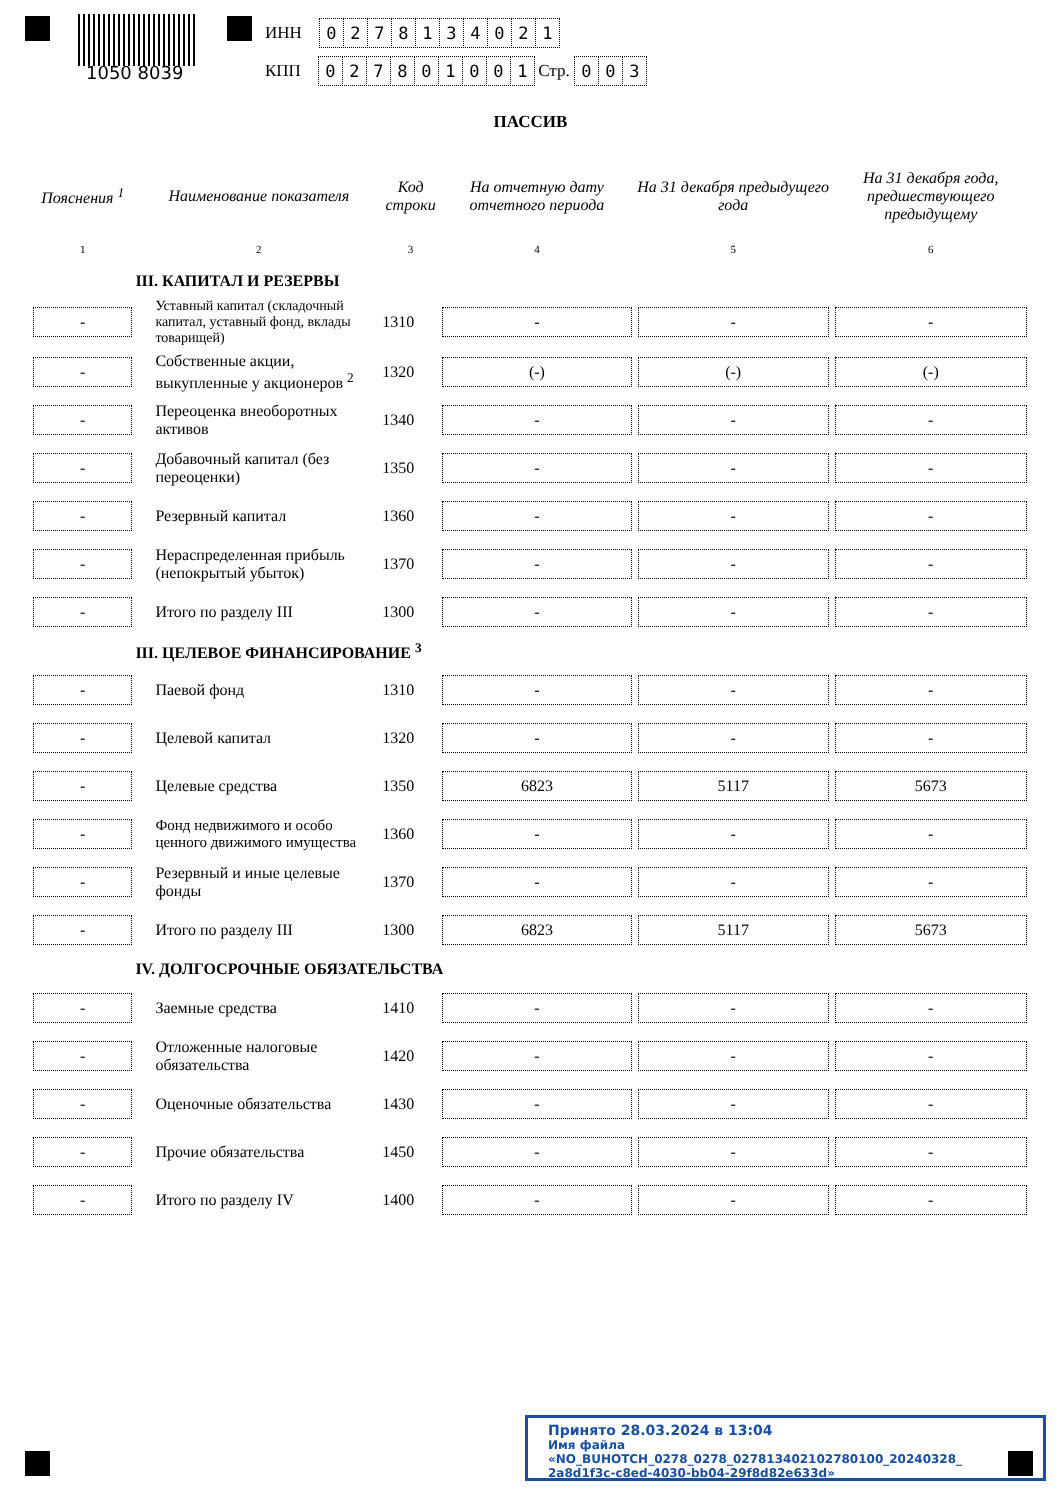1050 8039
ИНН 0278134021
КПП 027801001 Стр. 003
ПАССИВ
| Пояснения <sup>1</sup> | Наименование показателя | Код строки | На отчетную дату отчетного периода | На 31 декабря предыдущего года | На 31 декабря года, предшествующего предыдущему |
| --- | --- | --- | --- | --- | --- |
| 1 | 2 | 3 | 4 | 5 | 6 |
| | III. КАПИТАЛ И РЕЗЕРВЫ | | | | |
| - | Уставный капитал (складочный капитал, уставный фонд, вклады товарищей) | 1310 | - | - | - |
| - | Собственные акции, выкупленные у акционеров <sup>2</sup> | 1320 | (-) | (-) | (-) |
| - | Переоценка внеоборотных активов | 1340 | - | - | - |
| - | Добавочный капитал (без переоценки) | 1350 | - | - | - |
| - | Резервный капитал | 1360 | - | - | - |
| - | Нераспределенная прибыль (непокрытый убыток) | 1370 | - | - | - |
| - | Итого по разделу III | 1300 | - | - | - |
| | III. ЦЕЛЕВОЕ ФИНАНСИРОВАНИЕ <sup>3</sup> | | | | |
| - | Паевой фонд | 1310 | - | - | - |
| - | Целевой капитал | 1320 | - | - | - |
| - | Целевые средства | 1350 | 6823 | 5117 | 5673 |
| - | Фонд недвижимого и особо ценного движимого имущества | 1360 | - | - | - |
| - | Резервный и иные целевые фонды | 1370 | - | - | - |
| - | Итого по разделу III | 1300 | 6823 | 5117 | 5673 |
| | IV. ДОЛГОСРОЧНЫЕ ОБЯЗАТЕЛЬСТВА | | | | |
| - | Заемные средства | 1410 | - | - | - |
| - | Отложенные налоговые обязательства | 1420 | - | - | - |
| - | Оценочные обязательства | 1430 | - | - | - |
| - | Прочие обязательства | 1450 | - | - | - |
| - | Итого по разделу IV | 1400 | - | - | - |
Принято 28.03.2024 в 13:04
Имя файла «NO_BUHOTCH_0278_0278_027813402102780100_20240328_ 2a8d1f3c-c8ed-4030-bb04-29f8d82e633d»